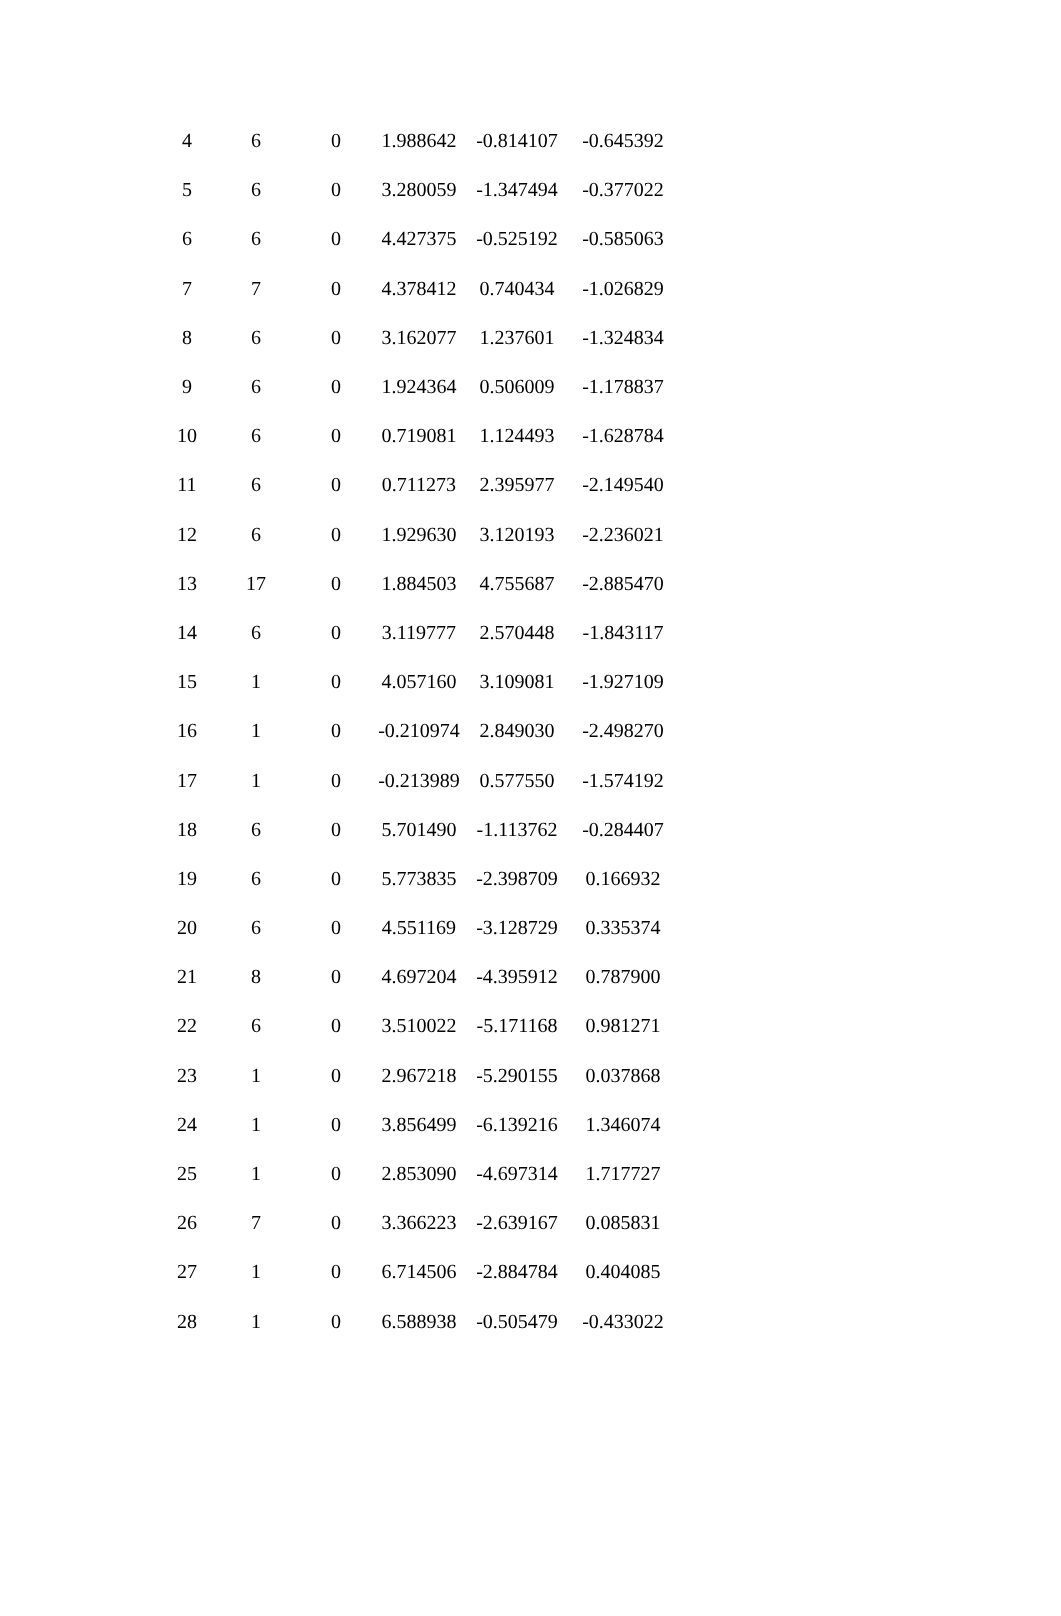| 4 | 6 | 0 | 1.988642 | -0.814107 | -0.645392 |
| 5 | 6 | 0 | 3.280059 | -1.347494 | -0.377022 |
| 6 | 6 | 0 | 4.427375 | -0.525192 | -0.585063 |
| 7 | 7 | 0 | 4.378412 | 0.740434 | -1.026829 |
| 8 | 6 | 0 | 3.162077 | 1.237601 | -1.324834 |
| 9 | 6 | 0 | 1.924364 | 0.506009 | -1.178837 |
| 10 | 6 | 0 | 0.719081 | 1.124493 | -1.628784 |
| 11 | 6 | 0 | 0.711273 | 2.395977 | -2.149540 |
| 12 | 6 | 0 | 1.929630 | 3.120193 | -2.236021 |
| 13 | 17 | 0 | 1.884503 | 4.755687 | -2.885470 |
| 14 | 6 | 0 | 3.119777 | 2.570448 | -1.843117 |
| 15 | 1 | 0 | 4.057160 | 3.109081 | -1.927109 |
| 16 | 1 | 0 | -0.210974 | 2.849030 | -2.498270 |
| 17 | 1 | 0 | -0.213989 | 0.577550 | -1.574192 |
| 18 | 6 | 0 | 5.701490 | -1.113762 | -0.284407 |
| 19 | 6 | 0 | 5.773835 | -2.398709 | 0.166932 |
| 20 | 6 | 0 | 4.551169 | -3.128729 | 0.335374 |
| 21 | 8 | 0 | 4.697204 | -4.395912 | 0.787900 |
| 22 | 6 | 0 | 3.510022 | -5.171168 | 0.981271 |
| 23 | 1 | 0 | 2.967218 | -5.290155 | 0.037868 |
| 24 | 1 | 0 | 3.856499 | -6.139216 | 1.346074 |
| 25 | 1 | 0 | 2.853090 | -4.697314 | 1.717727 |
| 26 | 7 | 0 | 3.366223 | -2.639167 | 0.085831 |
| 27 | 1 | 0 | 6.714506 | -2.884784 | 0.404085 |
| 28 | 1 | 0 | 6.588938 | -0.505479 | -0.433022 |